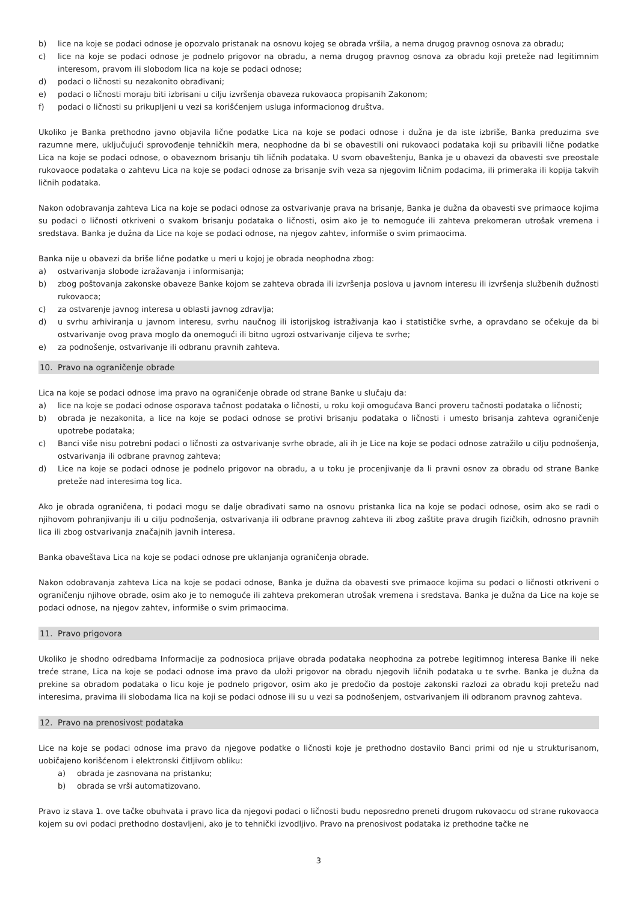b) lice na koje se podaci odnose je opozvalo pristanak na osnovu kojeg se obrada vršila, a nema drugog pravnog osnova za obradu;
c) lice na koje se podaci odnose je podnelo prigovor na obradu, a nema drugog pravnog osnova za obradu koji preteže nad legitimnim interesom, pravom ili slobodom lica na koje se podaci odnose;
d) podaci o ličnosti su nezakonito obrađivani;
e) podaci o ličnosti moraju biti izbrisani u cilju izvršenja obaveza rukovaoca propisanih Zakonom;
f) podaci o ličnosti su prikupljeni u vezi sa korišćenjem usluga informacionog društva.
Ukoliko je Banka prethodno javno objavila lične podatke Lica na koje se podaci odnose i dužna je da iste izbriše, Banka preduzima sve razumne mere, uključujući sprovođenje tehničkih mera, neophodne da bi se obavestili oni rukovaoci podataka koji su pribavili lične podatke Lica na koje se podaci odnose, o obaveznom brisanju tih ličnih podataka. U svom obaveštenju, Banka je u obavezi da obavesti sve preostale rukovaoce podataka o zahtevu Lica na koje se podaci odnose za brisanje svih veza sa njegovim ličnim podacima, ili primeraka ili kopija takvih ličnih podataka.
Nakon odobravanja zahteva Lica na koje se podaci odnose za ostvarivanje prava na brisanje, Banka je dužna da obavesti sve primaoce kojima su podaci o ličnosti otkriveni o svakom brisanju podataka o ličnosti, osim ako je to nemoguće ili zahteva prekomeran utrošak vremena i sredstava. Banka je dužna da Lice na koje se podaci odnose, na njegov zahtev, informiše o svim primaocima.
Banka nije u obavezi da briše lične podatke u meri u kojoj je obrada neophodna zbog:
a) ostvarivanja slobode izražavanja i informisanja;
b) zbog poštovanja zakonske obaveze Banke kojom se zahteva obrada ili izvršenja poslova u javnom interesu ili izvršenja službenih dužnosti rukovaoca;
c) za ostvarenje javnog interesa u oblasti javnog zdravlja;
d) u svrhu arhiviranja u javnom interesu, svrhu naučnog ili istorijskog istraživanja kao i statističke svrhe, a opravdano se očekuje da bi ostvarivanje ovog prava moglo da onemogući ili bitno ugrozi ostvarivanje ciljeva te svrhe;
e) za podnošenje, ostvarivanje ili odbranu pravnih zahteva.
10. Pravo na ograničenje obrade
Lica na koje se podaci odnose ima pravo na ograničenje obrade od strane Banke u slučaju da:
a) lice na koje se podaci odnose osporava tačnost podataka o ličnosti, u roku koji omogućava Banci proveru tačnosti podataka o ličnosti;
b) obrada je nezakonita, a lice na koje se podaci odnose se protivi brisanju podataka o ličnosti i umesto brisanja zahteva ograničenje upotrebe podataka;
c) Banci više nisu potrebni podaci o ličnosti za ostvarivanje svrhe obrade, ali ih je Lice na koje se podaci odnose zatražilo u cilju podnošenja, ostvarivanja ili odbrane pravnog zahteva;
d) Lice na koje se podaci odnose je podnelo prigovor na obradu, a u toku je procenjivanje da li pravni osnov za obradu od strane Banke preteže nad interesima tog lica.
Ako je obrada ograničena, ti podaci mogu se dalje obrađivati samo na osnovu pristanka lica na koje se podaci odnose, osim ako se radi o njihovom pohranjivanju ili u cilju podnošenja, ostvarivanja ili odbrane pravnog zahteva ili zbog zaštite prava drugih fizičkih, odnosno pravnih lica ili zbog ostvarivanja značajnih javnih interesa.
Banka obaveštava Lica na koje se podaci odnose pre uklanjanja ograničenja obrade.
Nakon odobravanja zahteva Lica na koje se podaci odnose, Banka je dužna da obavesti sve primaoce kojima su podaci o ličnosti otkriveni o ograničenju njihove obrade, osim ako je to nemoguće ili zahteva prekomeran utrošak vremena i sredstava. Banka je dužna da Lice na koje se podaci odnose, na njegov zahtev, informiše o svim primaocima.
11. Pravo prigovora
Ukoliko je shodno odredbama Informacije za podnosioca prijave obrada podataka neophodna za potrebe legitimnog interesa Banke ili neke treće strane, Lica na koje se podaci odnose ima pravo da uloži prigovor na obradu njegovih ličnih podataka u te svrhe. Banka je dužna da prekine sa obradom podataka o licu koje je podnelo prigovor, osim ako je predočio da postoje zakonski razlozi za obradu koji pretežu nad interesima, pravima ili slobodama lica na koji se podaci odnose ili su u vezi sa podnošenjem, ostvarivanjem ili odbranom pravnog zahteva.
12. Pravo na prenosivost podataka
Lice na koje se podaci odnose ima pravo da njegove podatke o ličnosti koje je prethodno dostavilo Banci primi od nje u strukturisanom, uobičajeno korišćenom i elektronski čitljivom obliku:
a) obrada je zasnovana na pristanku;
b) obrada se vrši automatizovano.
Pravo iz stava 1. ove tačke obuhvata i pravo lica da njegovi podaci o ličnosti budu neposredno preneti drugom rukovaocu od strane rukovaoca kojem su ovi podaci prethodno dostavljeni, ako je to tehnički izvodljivo. Pravo na prenosivost podataka iz prethodne tačke ne
3